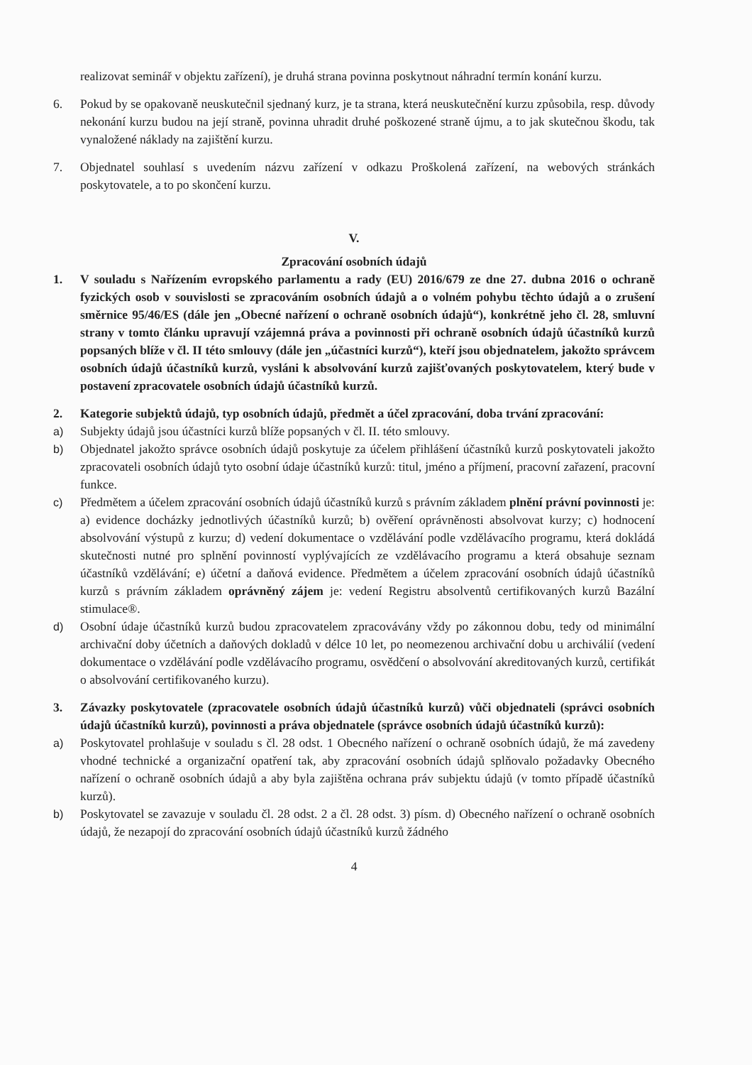realizovat seminář v objektu zařízení), je druhá strana povinna poskytnout náhradní termín konání kurzu.
6. Pokud by se opakovaně neuskutečnil sjednaný kurz, je ta strana, která neuskutečnění kurzu způsobila, resp. důvody nekonání kurzu budou na její straně, povinna uhradit druhé poškozené straně újmu, a to jak skutečnou škodu, tak vynaložené náklady na zajištění kurzu.
7. Objednatel souhlasí s uvedením názvu zařízení v odkazu Proškolená zařízení, na webových stránkách poskytovatele, a to po skončení kurzu.
V.
Zpracování osobních údajů
1. V souladu s Nařízením evropského parlamentu a rady (EU) 2016/679 ze dne 27. dubna 2016 o ochraně fyzických osob v souvislosti se zpracováním osobních údajů a o volném pohybu těchto údajů a o zrušení směrnice 95/46/ES (dále jen „Obecné nařízení o ochraně osobních údajů“), konkrétně jeho čl. 28, smluvní strany v tomto článku upravují vzájemná práva a povinnosti při ochraně osobních údajů účastníků kurzů popsaných blíže v čl. II této smlouvy (dále jen „účastníci kurzů“), kteří jsou objednatelem, jakožto správcem osobních údajů účastníků kurzů, vysláni k absolvování kurzů zajišťovaných poskytovatelem, který bude v postavení zpracovatele osobních údajů účastníků kurzů.
2. Kategorie subjektů údajů, typ osobních údajů, předmět a účel zpracování, doba trvání zpracování:
a) Subjekty údajů jsou účastníci kurzů blíže popsaných v čl. II. této smlouvy.
b) Objednatel jakožto správce osobních údajů poskytuje za účelem přihlášení účastníků kurzů poskytovateli jakožto zpracovateli osobních údajů tyto osobní údaje účastníků kurzů: titul, jméno a příjmení, pracovní zařazení, pracovní funkce.
c) Předmětem a účelem zpracování osobních údajů účastníků kurzů s právním základem plnění právní povinnosti je: a) evidence docházky jednotlivých účastníků kurzů; b) ověření oprávněnosti absolvovat kurzy; c) hodnocení absolvování výstupů z kurzu; d) vedení dokumentace o vzdělávání podle vzdělávacího programu, která dokládá skutečnosti nutné pro splnění povinností vyplývajících ze vzdělávacího programu a která obsahuje seznam účastníků vzdělávání; e) účetní a daňová evidence. Předmětem a účelem zpracování osobních údajů účastníků kurzů s právním základem oprávněný zájem je: vedení Registru absolventů certifikovaných kurzů Bazální stimulace®.
d) Osobní údaje účastníků kurzů budou zpracovatelem zpracovávány vždy po zákonnou dobu, tedy od minimální archivační doby účetních a daňových dokladů v délce 10 let, po neomezenou archivační dobu u archiválií (vedení dokumentace o vzdělávání podle vzdělávacího programu, osvědčení o absolvování akreditovaných kurzů, certifikát o absolvování certifikovaného kurzu).
3. Závazky poskytovatele (zpracovatele osobních údajů účastníků kurzů) vůči objednateli (správci osobních údajů účastníků kurzů), povinnosti a práva objednatele (správce osobních údajů účastníků kurzů):
a) Poskytovatel prohlašuje v souladu s čl. 28 odst. 1 Obecného nařízení o ochraně osobních údajů, že má zavedeny vhodné technické a organizační opatření tak, aby zpracování osobních údajů splňovalo požadavky Obecného nařízení o ochraně osobních údajů a aby byla zajištěna ochrana práv subjektu údajů (v tomto případě účastníků kurzů).
b) Poskytovatel se zavazuje v souladu čl. 28 odst. 2 a čl. 28 odst. 3) písm. d) Obecného nařízení o ochraně osobních údajů, že nezapojí do zpracování osobních údajů účastníků kurzů žádného
4